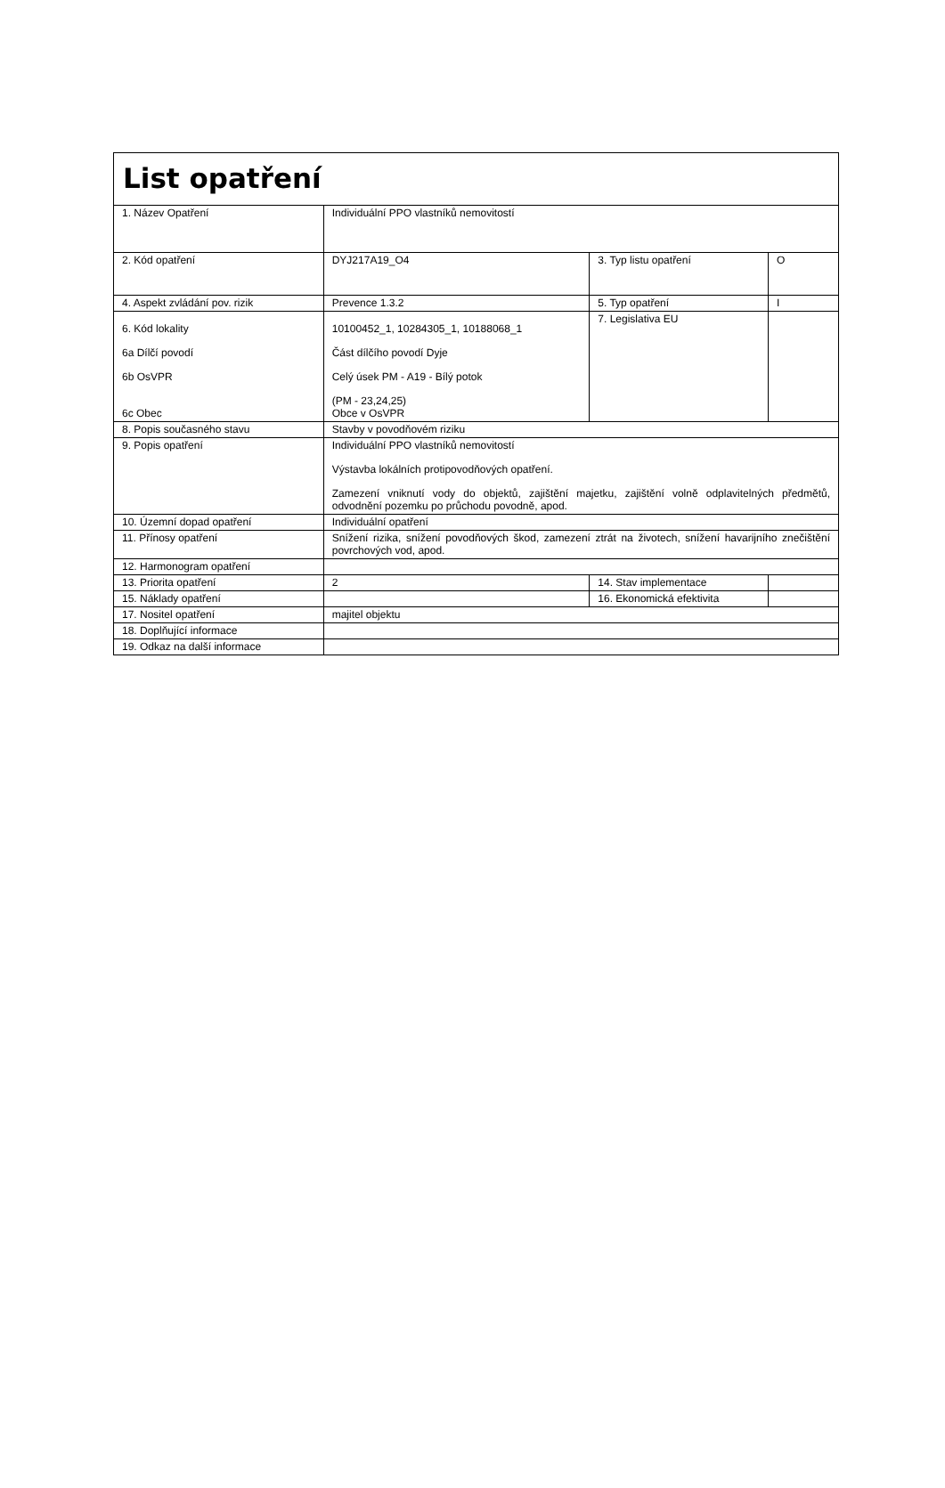| List opatření | | | |
| 1. Název Opatření | Individuální PPO vlastníků nemovitostí | | |
| 2. Kód opatření | DYJ217A19_O4 | 3. Typ listu opatření | O |
| 4. Aspekt zvládání pov. rizik | Prevence 1.3.2 | 5. Typ opatření | I |
| 6. Kód lokality 6a Dílčí povodí 6b OsVPR 6c Obec | 10100452_1, 10284305_1, 10188068_1 Část dílčího povodí Dyje Celý úsek PM - A19 - Bílý potok (PM - 23,24,25) Obce v OsVPR | 7. Legislativa EU | |
| 8. Popis současného stavu | Stavby v povodňovém riziku | | |
| 9. Popis opatření | Individuální PPO vlastníků nemovitostí Výstavba lokálních protipovodňových opatření. Zamezení vniknutí vody do objektů, zajištění majetku, zajištění volně odplavitelných předmětů, odvodnění pozemku po průchodu povodně, apod. | | |
| 10. Územní dopad opatření | Individuální opatření | | |
| 11. Přínosy opatření | Snížení rizika, snížení povodňových škod, zamezení ztrát na životech, snížení havarijního znečištění povrchových vod, apod. | | |
| 12. Harmonogram opatření | | | |
| 13. Priorita opatření | 2 | 14. Stav implementace | |
| 15. Náklady opatření | | 16. Ekonomická efektivita | |
| 17. Nositel opatření | majitel objektu | | |
| 18. Doplňující informace | | | |
| 19. Odkaz na další informace | | | |